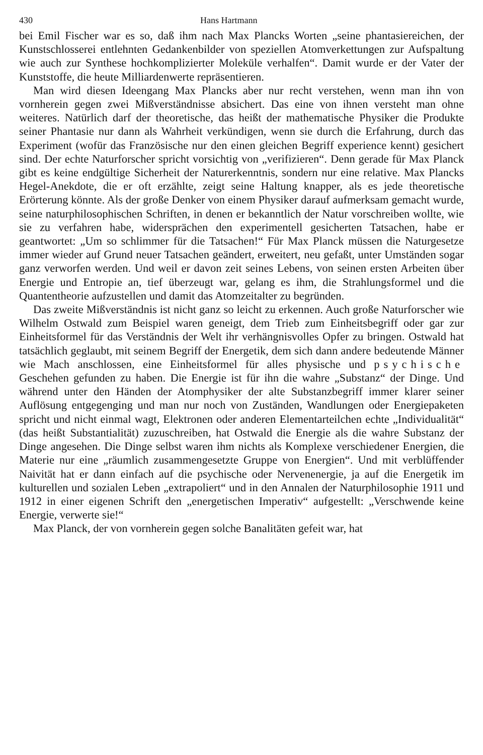430 Hans Hartmann
bei Emil Fischer war es so, daß ihm nach Max Plancks Worten „seine phantasiereichen, der Kunstschlosserei entlehnten Gedankenbilder von speziellen Atomverkettungen zur Aufspaltung wie auch zur Synthese hochkomplizierter Moleküle verhalfen“. Damit wurde er der Vater der Kunststoffe, die heute Milliardenwerte repräsentieren.
Man wird diesen Ideengang Max Plancks aber nur recht verstehen, wenn man ihn von vornherein gegen zwei Mißverständnisse absichert. Das eine von ihnen versteht man ohne weiteres. Natürlich darf der theoretische, das heißt der mathematische Physiker die Produkte seiner Phantasie nur dann als Wahrheit verkündigen, wenn sie durch die Erfahrung, durch das Experiment (wofür das Französische nur den einen gleichen Begriff experience kennt) gesichert sind. Der echte Naturforscher spricht vorsichtig von „verifizieren“. Denn gerade für Max Planck gibt es keine endgültige Sicherheit der Naturerkenntnis, sondern nur eine relative. Max Plancks Hegel-Anekdote, die er oft erzählte, zeigt seine Haltung knapper, als es jede theoretische Erörterung könnte. Als der große Denker von einem Physiker darauf aufmerksam gemacht wurde, seine naturphilosophischen Schriften, in denen er bekanntlich der Natur vorschreiben wollte, wie sie zu verfahren habe, widersprächen den experimentell gesicherten Tatsachen, habe er geantwortet: „Um so schlimmer für die Tatsachen!“ Für Max Planck müssen die Naturgesetze immer wieder auf Grund neuer Tatsachen geändert, erweitert, neu gefaßt, unter Umständen sogar ganz verworfen werden. Und weil er davon zeit seines Lebens, von seinen ersten Arbeiten über Energie und Entropie an, tief überzeugt war, gelang es ihm, die Strahlungsformel und die Quantentheorie aufzustellen und damit das Atomzeitalter zu begründen.
Das zweite Mißverständnis ist nicht ganz so leicht zu erkennen. Auch große Naturforscher wie Wilhelm Ostwald zum Beispiel waren geneigt, dem Trieb zum Einheitsbegriff oder gar zur Einheitsformel für das Verständnis der Welt ihr verhängnisvolles Opfer zu bringen. Ostwald hat tatsächlich geglaubt, mit seinem Begriff der Energetik, dem sich dann andere bedeutende Männer wie Mach anschlossen, eine Einheitsformel für alles physische und psychische Geschehen gefunden zu haben. Die Energie ist für ihn die wahre „Substanz“ der Dinge. Und während unter den Händen der Atomphysiker der alte Substanzbegriff immer klarer seiner Auflösung entgegenging und man nur noch von Zuständen, Wandlungen oder Energiepaketen spricht und nicht einmal wagt, Elektronen oder anderen Elementarteilchen echte „Individualität“ (das heißt Substantialität) zuzuschreiben, hat Ostwald die Energie als die wahre Substanz der Dinge angesehen. Die Dinge selbst waren ihm nichts als Komplexe verschiedener Energien, die Materie nur eine „räumlich zusammengesetzte Gruppe von Energien“. Und mit verblüffender Naivität hat er dann einfach auf die psychische oder Nervenenergie, ja auf die Energetik im kulturellen und sozialen Leben „extrapoliert“ und in den Annalen der Naturphilosophie 1911 und 1912 in einer eigenen Schrift den „energetischen Imperativ“ aufgestellt: „Verschwende keine Energie, verwerte sie!“
Max Planck, der von vornherein gegen solche Banalitäten gefeit war, hat